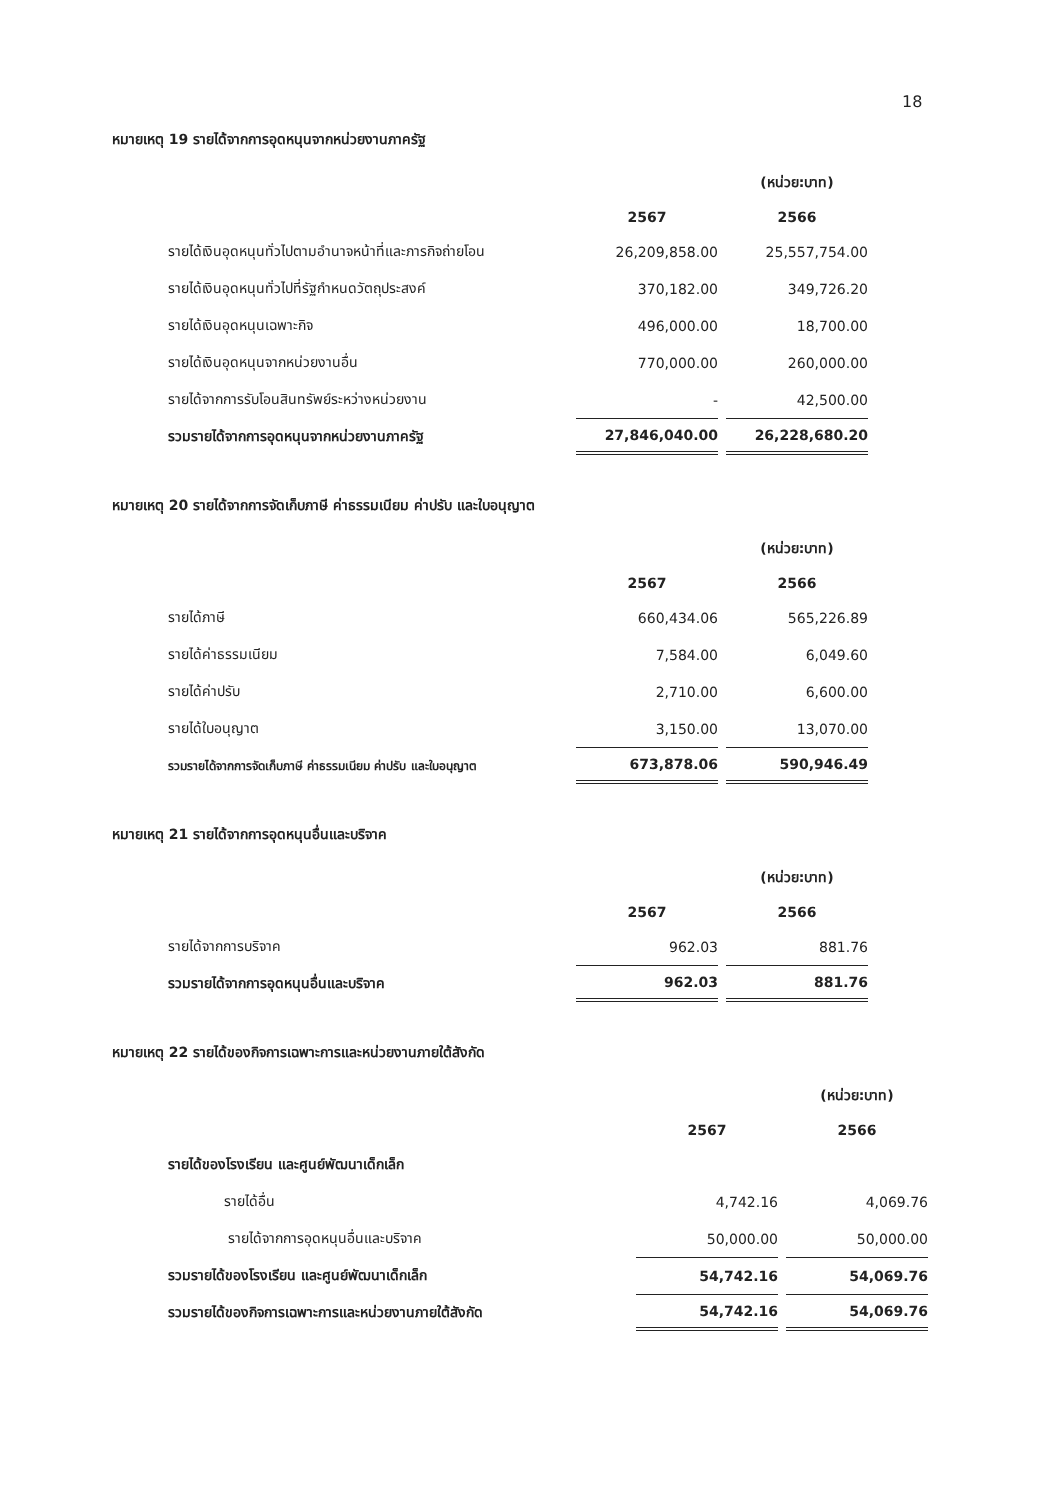18
หมายเหตุ 19 รายได้จากการอุดหนุนจากหน่วยงานภาครัฐ
| | | (หน่วย:บาท) |
| | 2567 | 2566 |
| รายได้เงินอุดหนุนทั่วไปตามอำนาจหน้าที่และภารกิจถ่ายโอน | 26,209,858.00 | 25,557,754.00 |
| รายได้เงินอุดหนุนทั่วไปที่รัฐกำหนดวัตถุประสงค์ | 370,182.00 | 349,726.20 |
| รายได้เงินอุดหนุนเฉพาะกิจ | 496,000.00 | 18,700.00 |
| รายได้เงินอุดหนุนจากหน่วยงานอื่น | 770,000.00 | 260,000.00 |
| รายได้จากการรับโอนสินทรัพย์ระหว่างหน่วยงาน | - | 42,500.00 |
| รวมรายได้จากการอุดหนุนจากหน่วยงานภาครัฐ | 27,846,040.00 | 26,228,680.20 |
หมายเหตุ 20 รายได้จากการจัดเก็บภาษี ค่าธรรมเนียม ค่าปรับ และใบอนุญาต
| | | (หน่วย:บาท) |
| | 2567 | 2566 |
| รายได้ภาษี | 660,434.06 | 565,226.89 |
| รายได้ค่าธรรมเนียม | 7,584.00 | 6,049.60 |
| รายได้ค่าปรับ | 2,710.00 | 6,600.00 |
| รายได้ใบอนุญาต | 3,150.00 | 13,070.00 |
| รวมรายได้จากการจัดเก็บภาษี ค่าธรรมเนียม ค่าปรับ และใบอนุญาต | 673,878.06 | 590,946.49 |
หมายเหตุ 21 รายได้จากการอุดหนุนอื่นและบริจาค
| | | (หน่วย:บาท) |
| | 2567 | 2566 |
| รายได้จากการบริจาค | 962.03 | 881.76 |
| รวมรายได้จากการอุดหนุนอื่นและบริจาค | 962.03 | 881.76 |
หมายเหตุ 22 รายได้ของกิจการเฉพาะการและหน่วยงานภายใต้สังกัด
| | | (หน่วย:บาท) |
| | 2567 | 2566 |
| รายได้ของโรงเรียน และศูนย์พัฒนาเด็กเล็ก | | |
| รายได้อื่น | 4,742.16 | 4,069.76 |
| รายได้จากการอุดหนุนอื่นและบริจาค | 50,000.00 | 50,000.00 |
| รวมรายได้ของโรงเรียน และศูนย์พัฒนาเด็กเล็ก | 54,742.16 | 54,069.76 |
| รวมรายได้ของกิจการเฉพาะการและหน่วยงานภายใต้สังกัด | 54,742.16 | 54,069.76 |